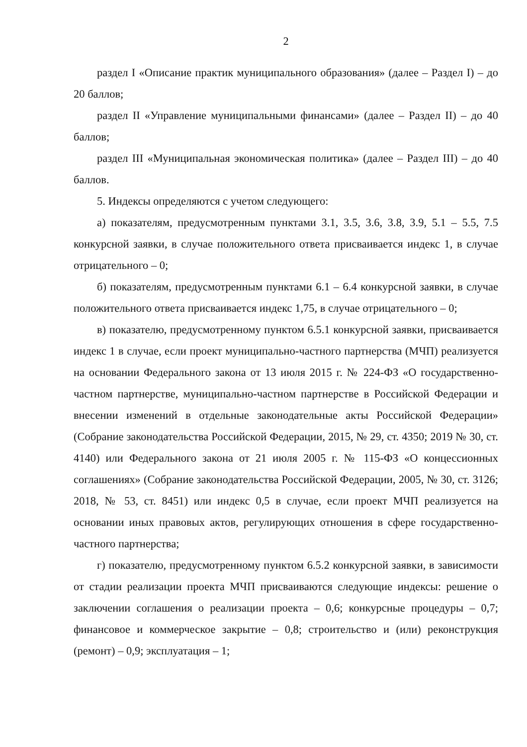2
раздел I «Описание практик муниципального образования» (далее – Раздел I) – до 20 баллов;
раздел II «Управление муниципальными финансами» (далее – Раздел II) – до 40 баллов;
раздел III «Муниципальная экономическая политика» (далее – Раздел III) – до 40 баллов.
5. Индексы определяются с учетом следующего:
а) показателям, предусмотренным пунктами 3.1, 3.5, 3.6, 3.8, 3.9, 5.1 – 5.5, 7.5 конкурсной заявки, в случае положительного ответа присваивается индекс 1, в случае отрицательного – 0;
б) показателям, предусмотренным пунктами 6.1 – 6.4 конкурсной заявки, в случае положительного ответа присваивается индекс 1,75, в случае отрицательного – 0;
в) показателю, предусмотренному пунктом 6.5.1 конкурсной заявки, присваивается индекс 1 в случае, если проект муниципально-частного партнерства (МЧП) реализуется на основании Федерального закона от 13 июля 2015 г. № 224-ФЗ «О государственно-частном партнерстве, муниципально-частном партнерстве в Российской Федерации и внесении изменений в отдельные законодательные акты Российской Федерации» (Собрание законодательства Российской Федерации, 2015, № 29, ст. 4350; 2019 № 30, ст. 4140) или Федерального закона от 21 июля 2005 г. № 115-ФЗ «О концессионных соглашениях» (Собрание законодательства Российской Федерации, 2005, № 30, ст. 3126; 2018, № 53, ст. 8451) или индекс 0,5 в случае, если проект МЧП реализуется на основании иных правовых актов, регулирующих отношения в сфере государственно-частного партнерства;
г) показателю, предусмотренному пунктом 6.5.2 конкурсной заявки, в зависимости от стадии реализации проекта МЧП присваиваются следующие индексы: решение о заключении соглашения о реализации проекта – 0,6; конкурсные процедуры – 0,7; финансовое и коммерческое закрытие – 0,8; строительство и (или) реконструкция (ремонт) – 0,9; эксплуатация – 1;